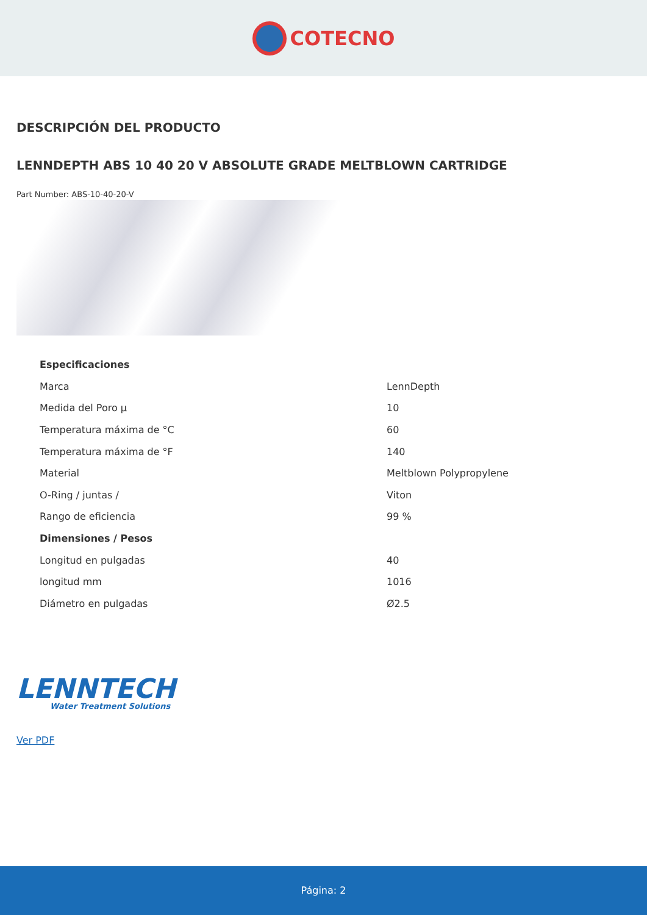COTECNO
DESCRIPCIÓN DEL PRODUCTO
LENNDEPTH ABS 10 40 20 V ABSOLUTE GRADE MELTBLOWN CARTRIDGE
Part Number: ABS-10-40-20-V
| Especificaciones | |
| --- | --- |
| Marca | LennDepth |
| Medida del Poro µ | 10 |
| Temperatura máxima de °C | 60 |
| Temperatura máxima de °F | 140 |
| Material | Meltblown Polypropylene |
| O-Ring / juntas / | Viton |
| Rango de eficiencia | 99 % |
| Dimensiones / Pesos | |
| Longitud en pulgadas | 40 |
| longitud mm | 1016 |
| Diámetro en pulgadas | Ø2.5 |
LENNTECH
Water Treatment Solutions
Ver PDF
Página: 2